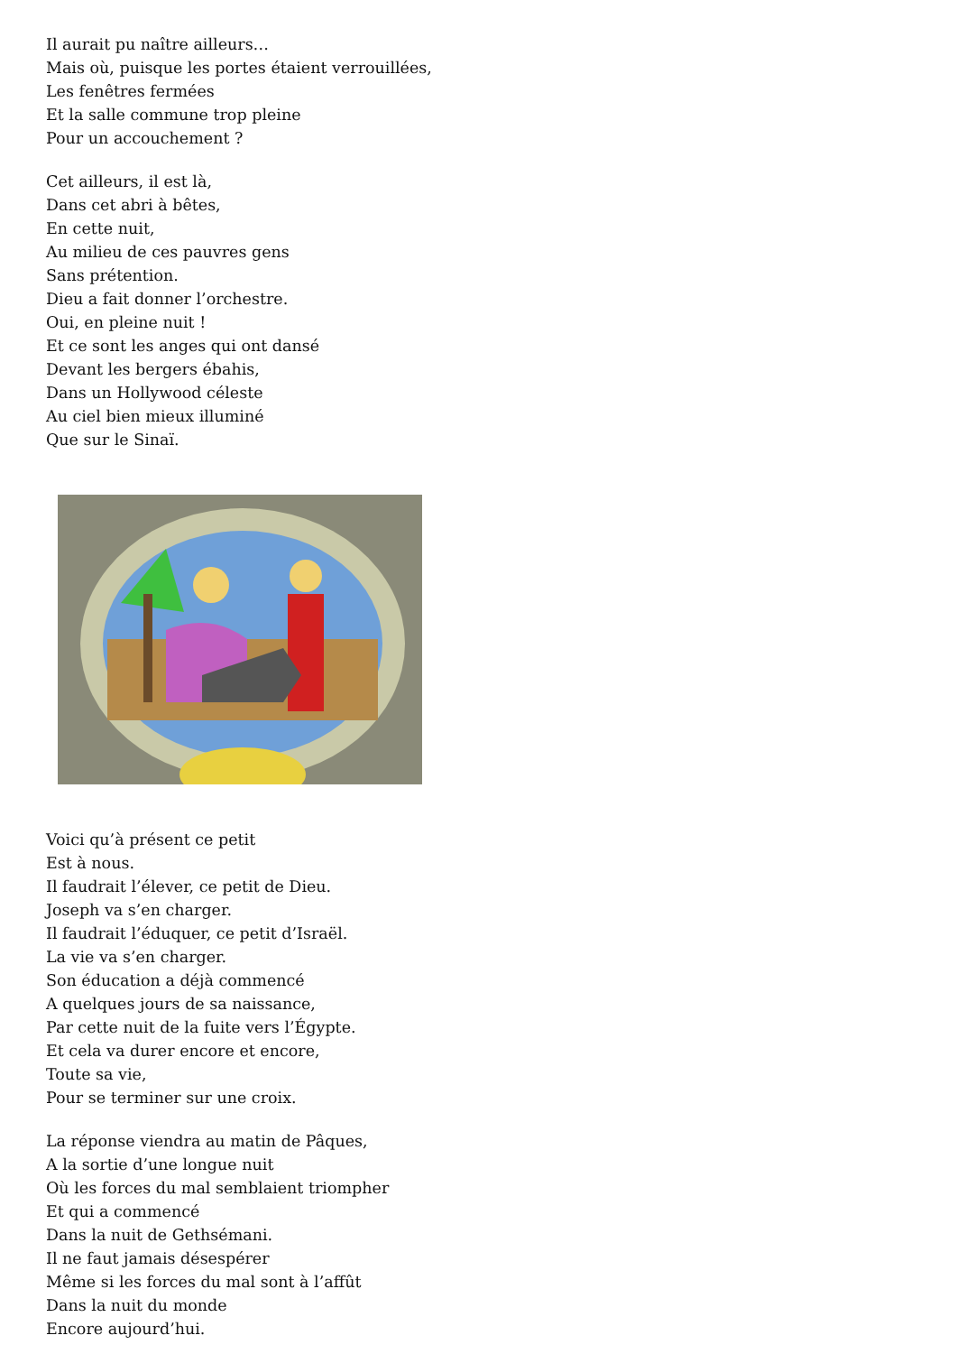Il aurait pu naître ailleurs…
Mais où, puisque les portes étaient verrouillées,
Les fenêtres fermées
Et la salle commune trop pleine
Pour un accouchement ?
Cet ailleurs, il est là,
Dans cet abri à bêtes,
En cette nuit,
Au milieu de ces pauvres gens
Sans prétention.
Dieu a fait donner l’orchestre.
Oui, en pleine nuit !
Et ce sont les anges qui ont dansé
Devant les bergers ébahis,
Dans un Hollywood céleste
Au ciel bien mieux illuminé
Que sur le Sinaï.
Voici qu’à présent ce petit
Est à nous.
Il faudrait l’élever, ce petit de Dieu.
Joseph va s’en charger.
Il faudrait l’éduquer, ce petit d’Israël.
La vie va s’en charger.
Son éducation a déjà commencé
A quelques jours de sa naissance,
Par cette nuit de la fuite vers l’Égypte.
Et cela va durer encore et encore,
Toute sa vie,
Pour se terminer sur une croix.
La réponse viendra au matin de Pâques,
A la sortie d’une longue nuit
Où les forces du mal semblaient triompher
Et qui a commencé
Dans la nuit de Gethsémani.
Il ne faut jamais désespérer
Même si les forces du mal sont à l’affût
Dans la nuit du monde
Encore aujourd’hui.